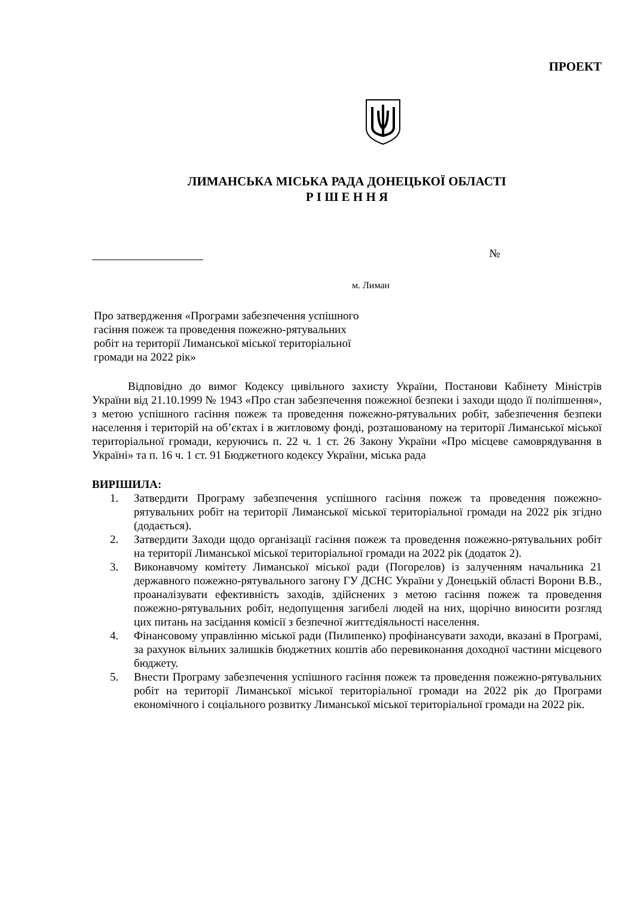ПРОЕКТ
ЛИМАНСЬКА МІСЬКА РАДА ДОНЕЦЬКОЇ ОБЛАСТІ
Р І Ш Е Н Н Я
№
м. Лиман
Про затвердження «Програми забезпечення успішного гасіння пожеж та проведення пожежно-рятувальних робіт на території Лиманської міської територіальної громади на 2022 рік»
Відповідно до вимог Кодексу цивільного захисту України, Постанови Кабінету Міністрів України від 21.10.1999 № 1943 «Про стан забезпечення пожежної безпеки і заходи щодо її поліпшення», з метою успішного гасіння пожеж та проведення пожежно-рятувальних робіт, забезпечення безпеки населення і територій на об’єктах і в житловому фонді, розташованому на території Лиманської міської територіальної громади, керуючись п. 22 ч. 1 ст. 26 Закону України «Про місцеве самоврядування в Україні» та п. 16 ч. 1 ст. 91 Бюджетного кодексу України, міська рада
ВИРІШИЛА:
1. Затвердити Програму забезпечення успішного гасіння пожеж та проведення пожежно-рятувальних робіт на території Лиманської міської територіальної громади на 2022 рік згідно (додається).
2. Затвердити Заходи щодо організації гасіння пожеж та проведення пожежно-рятувальних робіт на території Лиманської міської територіальної громади на 2022 рік (додаток 2).
3. Виконавчому комітету Лиманської міської ради (Погорелов) із залученням начальника 21 державного пожежно-рятувального загону ГУ ДСНС України у Донецькій області Ворони В.В., проаналізувати ефективність заходів, здійснених з метою гасіння пожеж та проведення пожежно-рятувальних робіт, недопущення загибелі людей на них, щорічно виносити розгляд цих питань на засідання комісії з безпечної життєдіяльності населення.
4. Фінансовому управлінню міської ради (Пилипенко) профінансувати заходи, вказані в Програмі, за рахунок вільних залишків бюджетних коштів або перевиконання доходної частини місцевого бюджету.
5. Внести Програму забезпечення успішного гасіння пожеж та проведення пожежно-рятувальних робіт на території Лиманської міської територіальної громади на 2022 рік до Програми економічного і соціального розвитку Лиманської міської територіальної громади на 2022 рік.